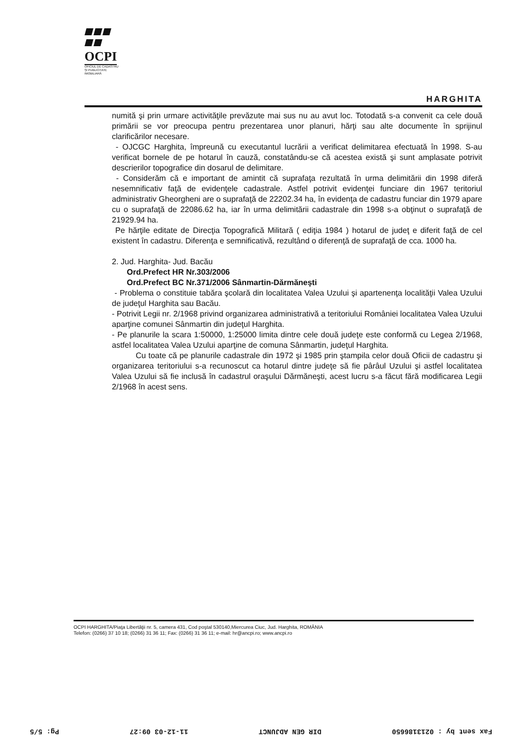OCPI
OFICIUL DE CADASTRU
ŞI PUBLICITATE
IMOBILIARĂ
HARGHITA
numită şi prin urmare activităţile prevăzute mai sus nu au avut loc. Totodată s-a convenit ca cele două primării se vor preocupa pentru prezentarea unor planuri, hărţi sau alte documente în sprijinul clarificărilor necesare.
- OJCGC Harghita, împreună cu executantul lucrării a verificat delimitarea efectuată în 1998. S-au verificat bornele de pe hotarul în cauză, constatându-se că acestea există şi sunt amplasate potrivit descrierilor topografice din dosarul de delimitare.
- Considerăm că e important de amintit că suprafaţa rezultată în urma delimitării din 1998 diferă nesemnificativ faţă de evidenţele cadastrale. Astfel potrivit evidenţei funciare din 1967 teritoriul administrativ Gheorgheni are o suprafaţă de 22202.34 ha, în evidenţa de cadastru funciar din 1979 apare cu o suprafaţă de 22086.62 ha, iar în urma delimitării cadastrale din 1998 s-a obţinut o suprafaţă de 21929.94 ha.
Pe hărţile editate de Direcţia Topografică Militară ( ediţia 1984 ) hotarul de judeţ e diferit faţă de cel existent în cadastru. Diferenţa e semnificativă, rezultând o diferenţă de suprafaţă de cca. 1000 ha.
2. Jud. Harghita- Jud. Bacău
Ord.Prefect HR Nr.303/2006
Ord.Prefect BC Nr.371/2006 Sânmartin-Dărmăneşti
- Problema o constituie tabăra şcolară din localitatea Valea Uzului şi apartenenţa localităţii Valea Uzului de judeţul Harghita sau Bacău.
- Potrivit Legii nr. 2/1968 privind organizarea administrativă a teritoriului României localitatea Valea Uzului aparţine comunei Sânmartin din judeţul Harghita.
- Pe planurile la scara 1:50000, 1:25000 limita dintre cele două judeţe este conformă cu Legea 2/1968, astfel localitatea Valea Uzului aparţine de comuna Sânmartin, judeţul Harghita.
Cu toate că pe planurile cadastrale din 1972 şi 1985 prin ştampila celor două Oficii de cadastru şi organizarea teritoriului s-a recunoscut ca hotarul dintre judeţe să fie pârâul Uzului şi astfel localitatea Valea Uzului să fie inclusă în cadastrul oraşului Dărmăneşti, acest lucru s-a făcut fără modificarea Legii 2/1968 în acest sens.
OCPI HARGHITA/Piaţa Libertăţii nr. 5, camera 431, Cod poştal 530140,Miercurea Ciuc, Jud. Harghita, ROMÂNIA
Telefon: (0266) 37 10 18; (0266) 31 36 11; Fax: (0266) 31 36 11; e-mail: hr@ancpi.ro; www.ancpi.ro
Fax sent by : 0213186650 DIR GEN ADJUNCT 11-12-03 09:27 Pg: 5/5